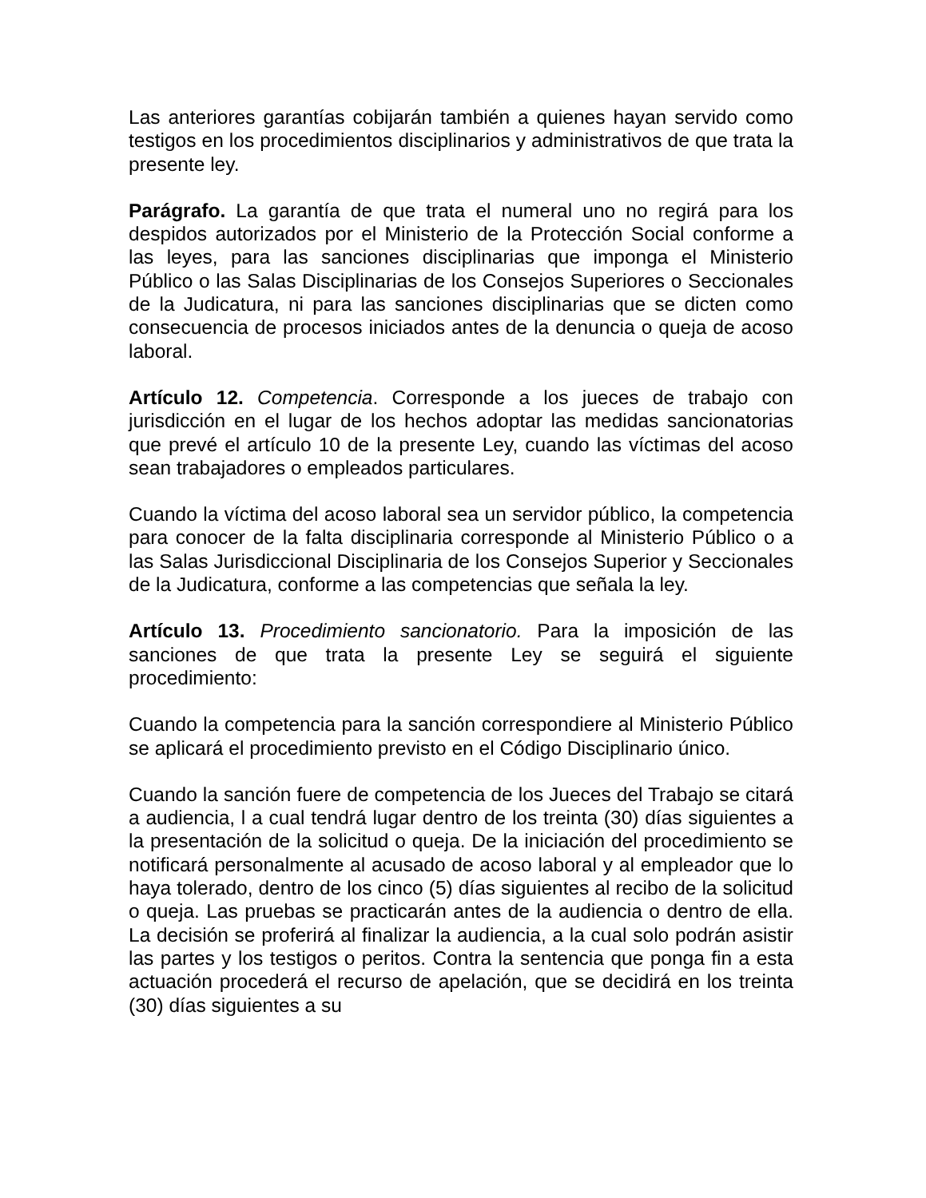Las anteriores garantías cobijarán también a quienes hayan servido como testigos en los procedimientos disciplinarios y administrativos de que trata la presente ley.
Parágrafo. La garantía de que trata el numeral uno no regirá para los despidos autorizados por el Ministerio de la Protección Social conforme a las leyes, para las sanciones disciplinarias que imponga el Ministerio Público o las Salas Disciplinarias de los Consejos Superiores o Seccionales de la Judicatura, ni para las sanciones disciplinarias que se dicten como consecuencia de procesos iniciados antes de la denuncia o queja de acoso laboral.
Artículo 12. Competencia. Corresponde a los jueces de trabajo con jurisdicción en el lugar de los hechos adoptar las medidas sancionatorias que prevé el artículo 10 de la presente Ley, cuando las víctimas del acoso sean trabajadores o empleados particulares.
Cuando la víctima del acoso laboral sea un servidor público, la competencia para conocer de la falta disciplinaria corresponde al Ministerio Público o a las Salas Jurisdiccional Disciplinaria de los Consejos Superior y Seccionales de la Judicatura, conforme a las competencias que señala la ley.
Artículo 13. Procedimiento sancionatorio. Para la imposición de las sanciones de que trata la presente Ley se seguirá el siguiente procedimiento:
Cuando la competencia para la sanción correspondiere al Ministerio Público se aplicará el procedimiento previsto en el Código Disciplinario único.
Cuando la sanción fuere de competencia de los Jueces del Trabajo se citará a audiencia, l a cual tendrá lugar dentro de los treinta (30) días siguientes a la presentación de la solicitud o queja. De la iniciación del procedimiento se notificará personalmente al acusado de acoso laboral y al empleador que lo haya tolerado, dentro de los cinco (5) días siguientes al recibo de la solicitud o queja. Las pruebas se practicarán antes de la audiencia o dentro de ella. La decisión se proferirá al finalizar la audiencia, a la cual solo podrán asistir las partes y los testigos o peritos. Contra la sentencia que ponga fin a esta actuación procederá el recurso de apelación, que se decidirá en los treinta (30) días siguientes a su